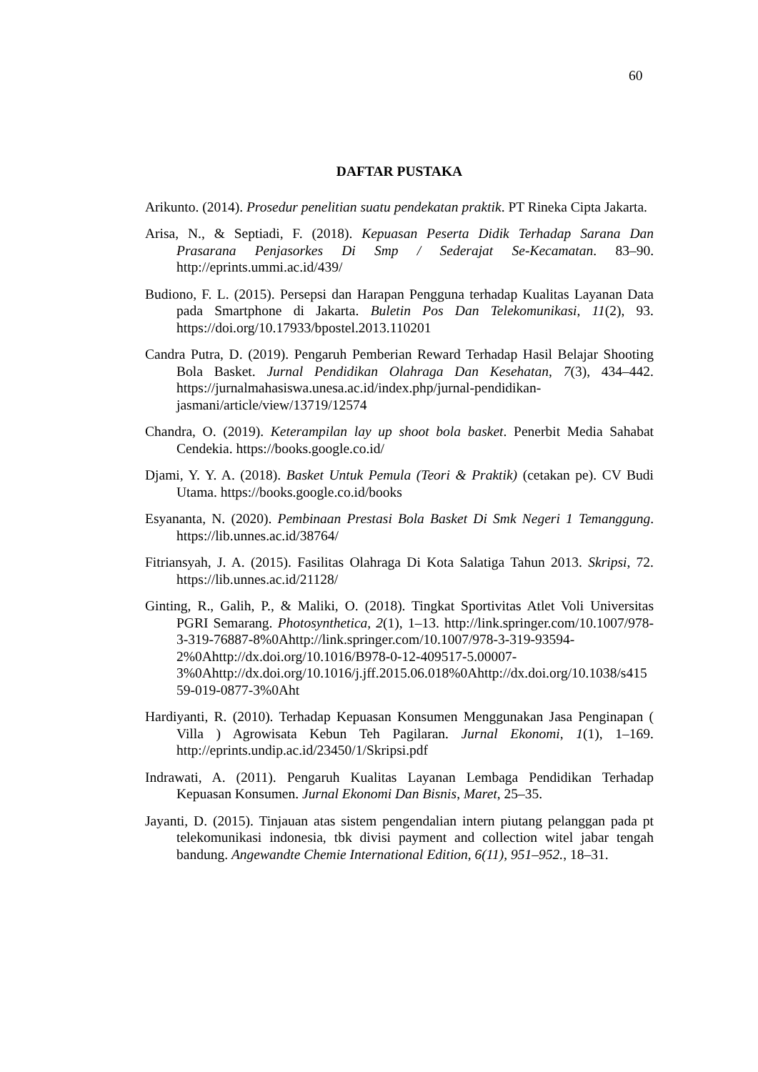60
DAFTAR PUSTAKA
Arikunto. (2014). Prosedur penelitian suatu pendekatan praktik. PT Rineka Cipta Jakarta.
Arisa, N., & Septiadi, F. (2018). Kepuasan Peserta Didik Terhadap Sarana Dan Prasarana Penjasorkes Di Smp / Sederajat Se-Kecamatan. 83–90. http://eprints.ummi.ac.id/439/
Budiono, F. L. (2015). Persepsi dan Harapan Pengguna terhadap Kualitas Layanan Data pada Smartphone di Jakarta. Buletin Pos Dan Telekomunikasi, 11(2), 93. https://doi.org/10.17933/bpostel.2013.110201
Candra Putra, D. (2019). Pengaruh Pemberian Reward Terhadap Hasil Belajar Shooting Bola Basket. Jurnal Pendidikan Olahraga Dan Kesehatan, 7(3), 434–442. https://jurnalmahasiswa.unesa.ac.id/index.php/jurnal-pendidikan-jasmani/article/view/13719/12574
Chandra, O. (2019). Keterampilan lay up shoot bola basket. Penerbit Media Sahabat Cendekia. https://books.google.co.id/
Djami, Y. Y. A. (2018). Basket Untuk Pemula (Teori & Praktik) (cetakan pe). CV Budi Utama. https://books.google.co.id/books
Esyananta, N. (2020). Pembinaan Prestasi Bola Basket Di Smk Negeri 1 Temanggung. https://lib.unnes.ac.id/38764/
Fitriansyah, J. A. (2015). Fasilitas Olahraga Di Kota Salatiga Tahun 2013. Skripsi, 72. https://lib.unnes.ac.id/21128/
Ginting, R., Galih, P., & Maliki, O. (2018). Tingkat Sportivitas Atlet Voli Universitas PGRI Semarang. Photosynthetica, 2(1), 1–13. http://link.springer.com/10.1007/978-3-319-76887-8%0Ahttp://link.springer.com/10.1007/978-3-319-93594-2%0Ahttp://dx.doi.org/10.1016/B978-0-12-409517-5.00007-3%0Ahttp://dx.doi.org/10.1016/j.jff.2015.06.018%0Ahttp://dx.doi.org/10.1038/s41559-019-0877-3%0Aht
Hardiyanti, R. (2010). Terhadap Kepuasan Konsumen Menggunakan Jasa Penginapan ( Villa ) Agrowisata Kebun Teh Pagilaran. Jurnal Ekonomi, 1(1), 1–169. http://eprints.undip.ac.id/23450/1/Skripsi.pdf
Indrawati, A. (2011). Pengaruh Kualitas Layanan Lembaga Pendidikan Terhadap Kepuasan Konsumen. Jurnal Ekonomi Dan Bisnis, Maret, 25–35.
Jayanti, D. (2015). Tinjauan atas sistem pengendalian intern piutang pelanggan pada pt telekomunikasi indonesia, tbk divisi payment and collection witel jabar tengah bandung. Angewandte Chemie International Edition, 6(11), 951–952., 18–31.